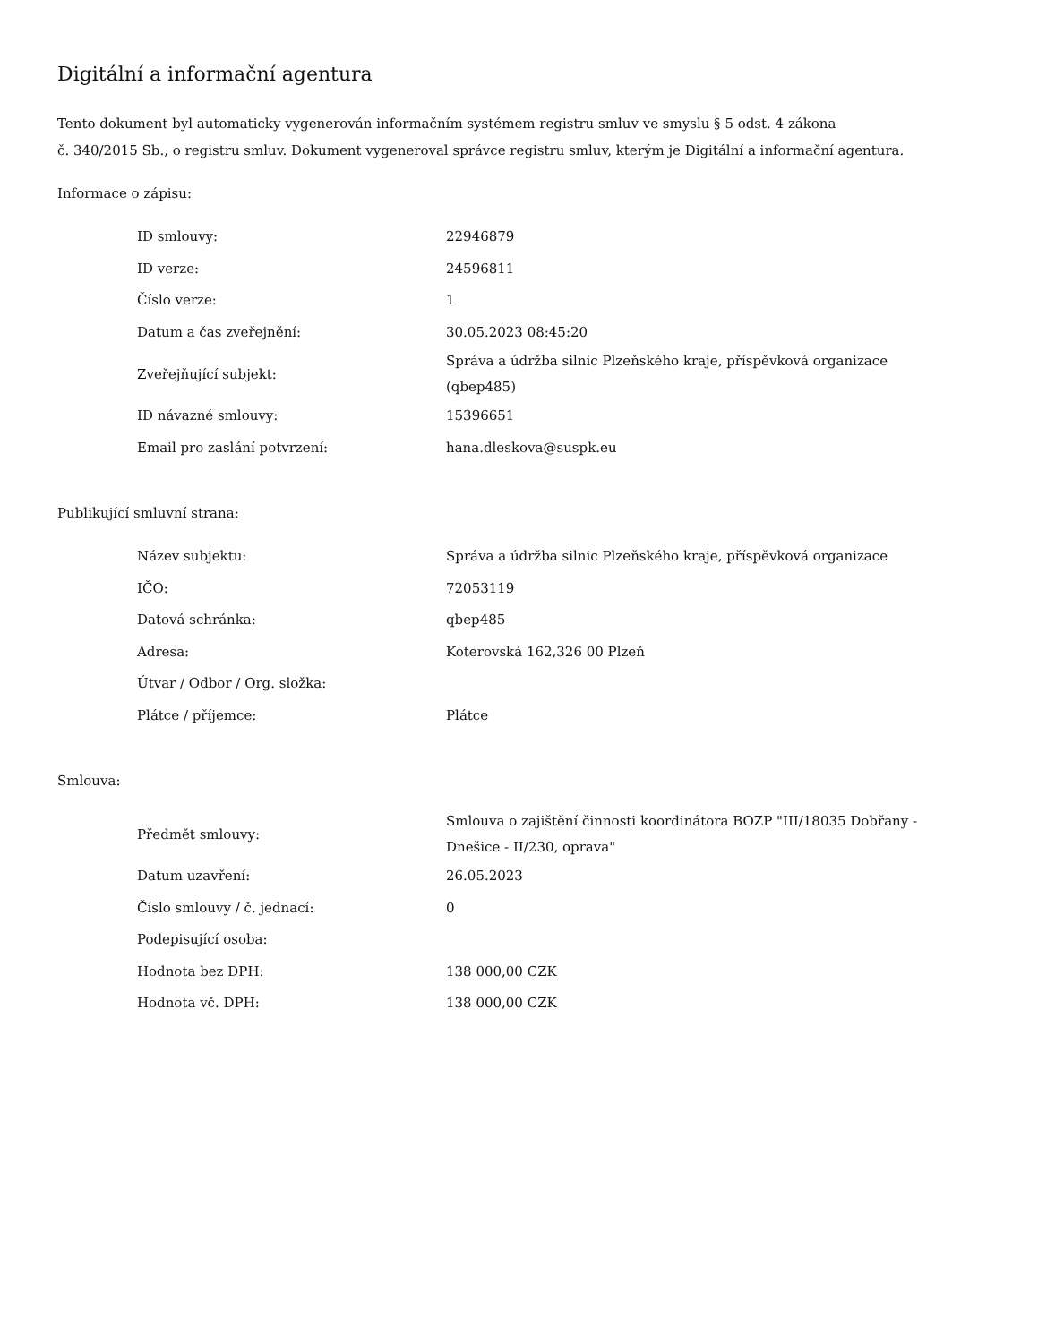Digitální a informační agentura
Tento dokument byl automaticky vygenerován informačním systémem registru smluv ve smyslu § 5 odst. 4 zákona
č. 340/2015 Sb., o registru smluv. Dokument vygeneroval správce registru smluv, kterým je Digitální a informační agentura.
Informace o zápisu:
| ID smlouvy: | 22946879 |
| ID verze: | 24596811 |
| Číslo verze: | 1 |
| Datum a čas zveřejnění: | 30.05.2023 08:45:20 |
| Zveřejňující subjekt: | Správa a údržba silnic Plzeňského kraje, příspěvková organizace (qbep485) |
| ID návazné smlouvy: | 15396651 |
| Email pro zaslání potvrzení: | hana.dleskova@suspk.eu |
Publikující smluvní strana:
| Název subjektu: | Správa a údržba silnic Plzeňského kraje, příspěvková organizace |
| IČO: | 72053119 |
| Datová schránka: | qbep485 |
| Adresa: | Koterovská 162,326 00 Plzeň |
| Útvar / Odbor / Org. složka: | |
| Plátce / příjemce: | Plátce |
Smlouva:
| Předmět smlouvy: | Smlouva o zajištění činnosti koordinátora BOZP "III/18035 Dobřany - Dnešice - II/230, oprava" |
| Datum uzavření: | 26.05.2023 |
| Číslo smlouvy / č. jednací: | 0 |
| Podepisující osoba: | |
| Hodnota bez DPH: | 138 000,00 CZK |
| Hodnota vč. DPH: | 138 000,00 CZK |